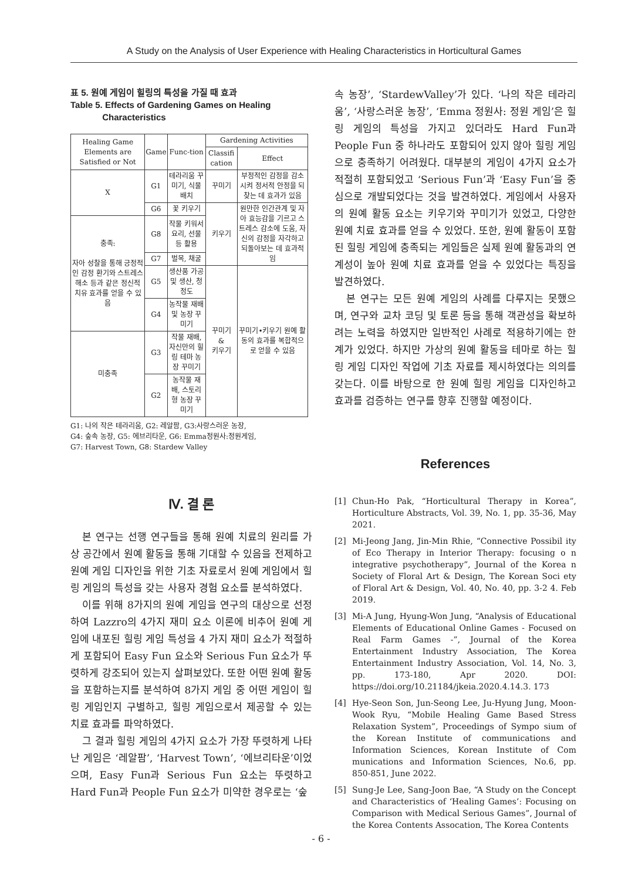A Study on the Analysis of User Experience with Healing Characteristics in Horticultural Games
표 5. 원예 게임이 힐링의 특성을 가질 때 효과
Table 5. Effects of Gardening Games on Healing
Characteristics
| Healing Game Elements are Satisfied or Not | Game | Func-tion | Gardening Activities | |
| --- | --- | --- | --- | --- |
| | | | Classifi cation | Effect |
| X | G1 | 테라리움 꾸미기, 식물 배치 | 꾸미기 | 부정적인 감정을 감소시켜 정서적 안정을 되찾는 데 효과가 있음 |
| | G6 | 꽃 키우기 | 키우기 | 원만한 인간관계 및 자아 효능감을 기르고 스트레스 감소에 도움, 자신의 감정을 자각하고 되돌아보는 데 효과적임 |
| 충족: 자아 성찰을 통해 긍정적인 감정 환기와 스트레스 해소 등과 같은 정신적 치유 효과를 얻을 수 있음 | G8 | 작물 키워서 요리, 선물 등 활용 | | |
| | G7 | 벌목, 채굴 | | |
| | G5 | 생산품 가공 및 생산, 청정도 | 꾸미기 & 키우기 | 꾸미기•키우기 원예 활동의 효과를 복합적으로 얻을 수 있음 |
| | G4 | 농작물 재배 및 농장 꾸미기 | | |
| 미충족 | G3 | 작물 재배, 자신만의 힐링 테마 농장 꾸미기 | | |
| | G2 | 농작물 재배, 스토리형 농장 꾸미기 | | |
G1: 나의 작은 테라리움, G2: 레알팜, G3:사랑스러운 농장,
G4: 숲속 농장, G5: 에브리타운, G6: Emma정원사:정원게임,
G7: Harvest Town, G8: Stardew Valley
Ⅳ. 결 론
본 연구는 선행 연구들을 통해 원예 치료의 원리를 가상 공간에서 원예 활동을 통해 기대할 수 있음을 전제하고 원예 게임 디자인을 위한 기초 자료로서 원예 게임에서 힐링 게임의 특성을 갖는 사용자 경험 요소를 분석하였다.
이를 위해 8가지의 원예 게임을 연구의 대상으로 선정하여 Lazzro의 4가지 재미 요소 이론에 비추어 원예 게임에 내포된 힐링 게임 특성을 4 가지 재미 요소가 적절하게 포함되어 Easy Fun 요소와 Serious Fun 요소가 뚜렷하게 강조되어 있는지 살펴보았다. 또한 어떤 원예 활동을 포함하는지를 분석하여 8가지 게임 중 어떤 게임이 힐링 게임인지 구별하고, 힐링 게임으로서 제공할 수 있는 치료 효과를 파악하였다.
그 결과 힐링 게임의 4가지 요소가 가장 뚜렷하게 나타난 게임은 ‘레알팜’, ‘Harvest Town’, ‘에브리타운’이었으며, Easy Fun과 Serious Fun 요소는 뚜렷하고 Hard Fun과 People Fun 요소가 미약한 경우로는 ‘숲
속 농장’, ‘StardewValley’가 있다. ‘나의 작은 테라리움’, ‘사랑스러운 농장’, ‘Emma 정원사: 정원 게임’은 힐링 게임의 특성을 가지고 있더라도 Hard Fun과 People Fun 중 하나라도 포함되어 있지 않아 힐링 게임으로 충족하기 어려웠다. 대부분의 게임이 4가지 요소가 적절히 포함되었고 ‘Serious Fun’과 ‘Easy Fun’을 중심으로 개발되었다는 것을 발견하였다. 게임에서 사용자의 원예 활동 요소는 키우기와 꾸미기가 있었고, 다양한 원예 치료 효과를 얻을 수 있었다. 또한, 원예 활동이 포함된 힐링 게임에 충족되는 게임들은 실제 원예 활동과의 연계성이 높아 원예 치료 효과를 얻을 수 있었다는 특징을 발견하였다.
본 연구는 모든 원예 게임의 사례를 다루지는 못했으며, 연구와 교차 코딩 및 토론 등을 통해 객관성을 확보하려는 노력을 하였지만 일반적인 사례로 적용하기에는 한계가 있었다. 하지만 가상의 원예 활동을 테마로 하는 힐링 게임 디자인 작업에 기초 자료를 제시하였다는 의의를 갖는다. 이를 바탕으로 한 원예 힐링 게임을 디자인하고 효과를 검증하는 연구를 향후 진행할 예정이다.
References
[1] Chun-Ho Pak, “Horticultural Therapy in Korea”, Horticulture Abstracts, Vol. 39, No. 1, pp. 35-36, May 2021.
[2] Mi-Jeong Jang, Jin-Min Rhie, “Connective Possibil ity of Eco Therapy in Interior Therapy: focusing o n integrative psychotherapy”, Journal of the Korea n Society of Floral Art & Design, The Korean Soci ety of Floral Art & Design, Vol. 40, No. 40, pp. 3-2 4. Feb 2019.
[3] Mi-A Jung, Hyung-Won Jung, “Analysis of Educational Elements of Educational Online Games - Focused on Real Farm Games -”, Journal of the Korea Entertainment Industry Association, The Korea Entertainment Industry Association, Vol. 14, No. 3, pp. 173-180, Apr 2020. DOI: https://doi.org/10.21184/jkeia.2020.4.14.3. 173
[4] Hye-Seon Son, Jun-Seong Lee, Ju-Hyung Jung, Moon-Wook Ryu, “Mobile Healing Game Based Stress Relaxation System”, Proceedings of Sympo sium of the Korean Institute of communications and Information Sciences, Korean Institute of Com munications and Information Sciences, No.6, pp. 850-851, June 2022.
[5] Sung-Je Lee, Sang-Joon Bae, “A Study on the Concept and Characteristics of ‘Healing Games’: Focusing on Comparison with Medical Serious Games”, Journal of the Korea Contents Assocation, The Korea Contents
- 6 -